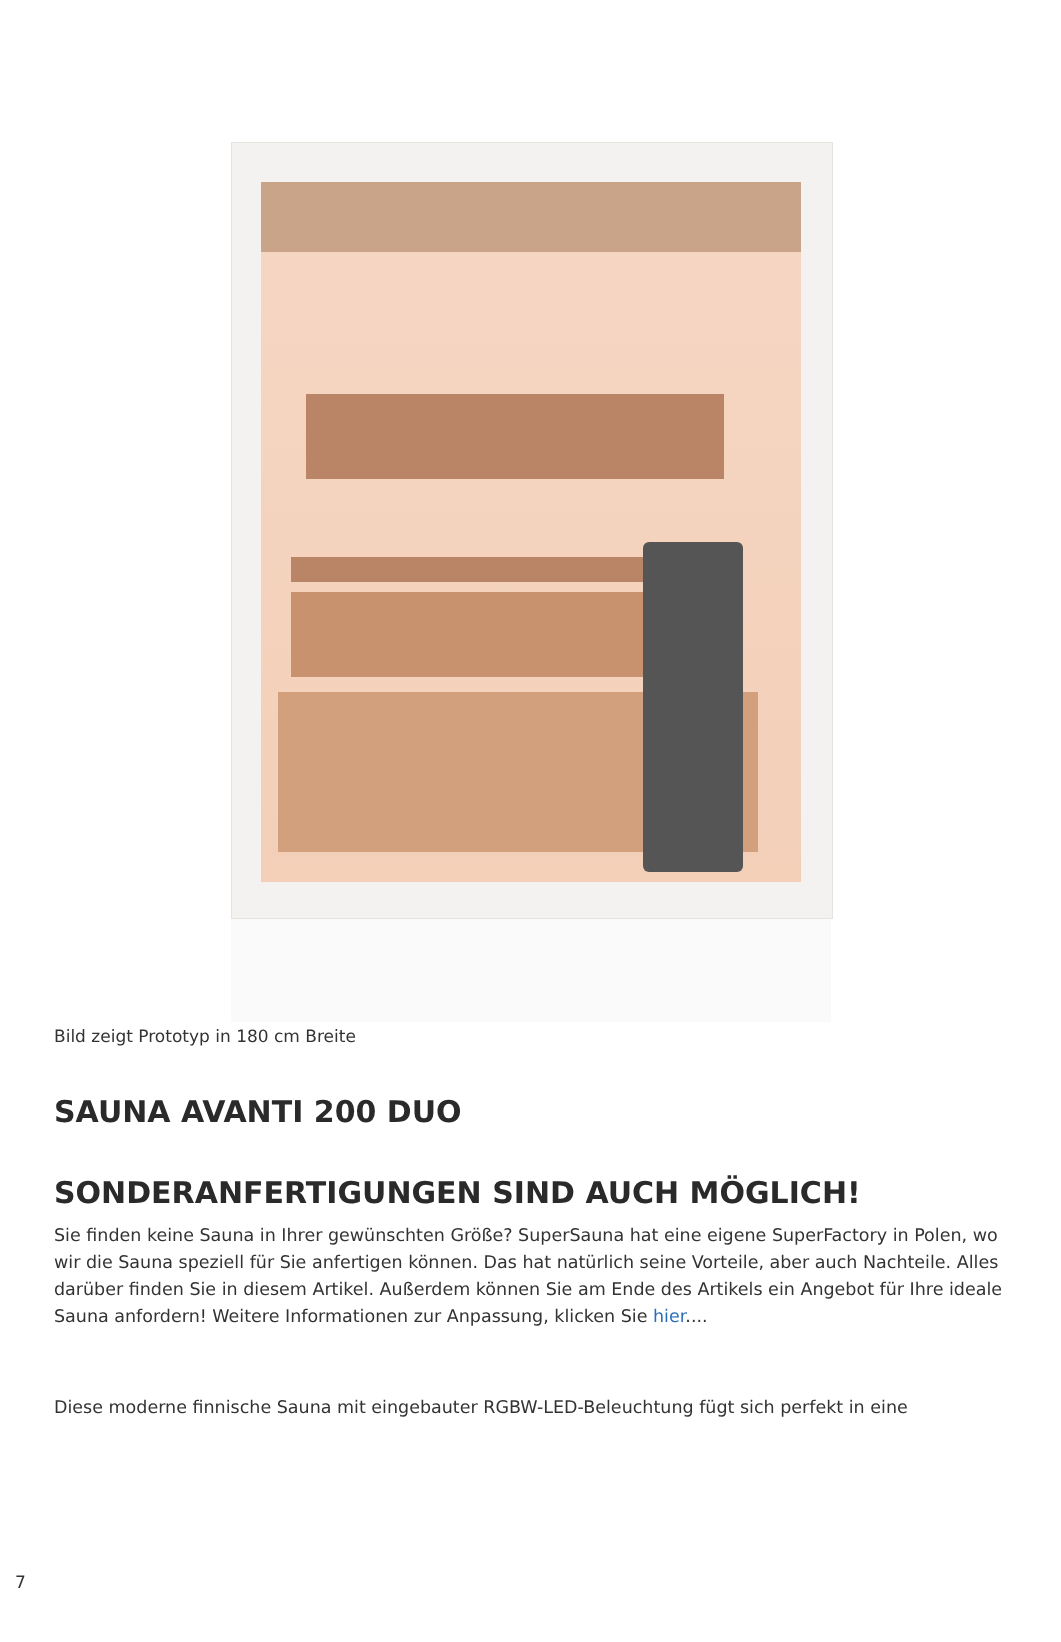Bild zeigt Prototyp in 180 cm Breite
SAUNA AVANTI 200 DUO
SONDERANFERTIGUNGEN SIND AUCH MÖGLICH!
Sie finden keine Sauna in Ihrer gewünschten Größe? SuperSauna hat eine eigene SuperFactory in Polen, wo wir die Sauna speziell für Sie anfertigen können. Das hat natürlich seine Vorteile, aber auch Nachteile. Alles darüber finden Sie in diesem Artikel. Außerdem können Sie am Ende des Artikels ein Angebot für Ihre ideale Sauna anfordern! Weitere Informationen zur Anpassung, klicken Sie hier....
Diese moderne finnische Sauna mit eingebauter RGBW-LED-Beleuchtung fügt sich perfekt in eine
7